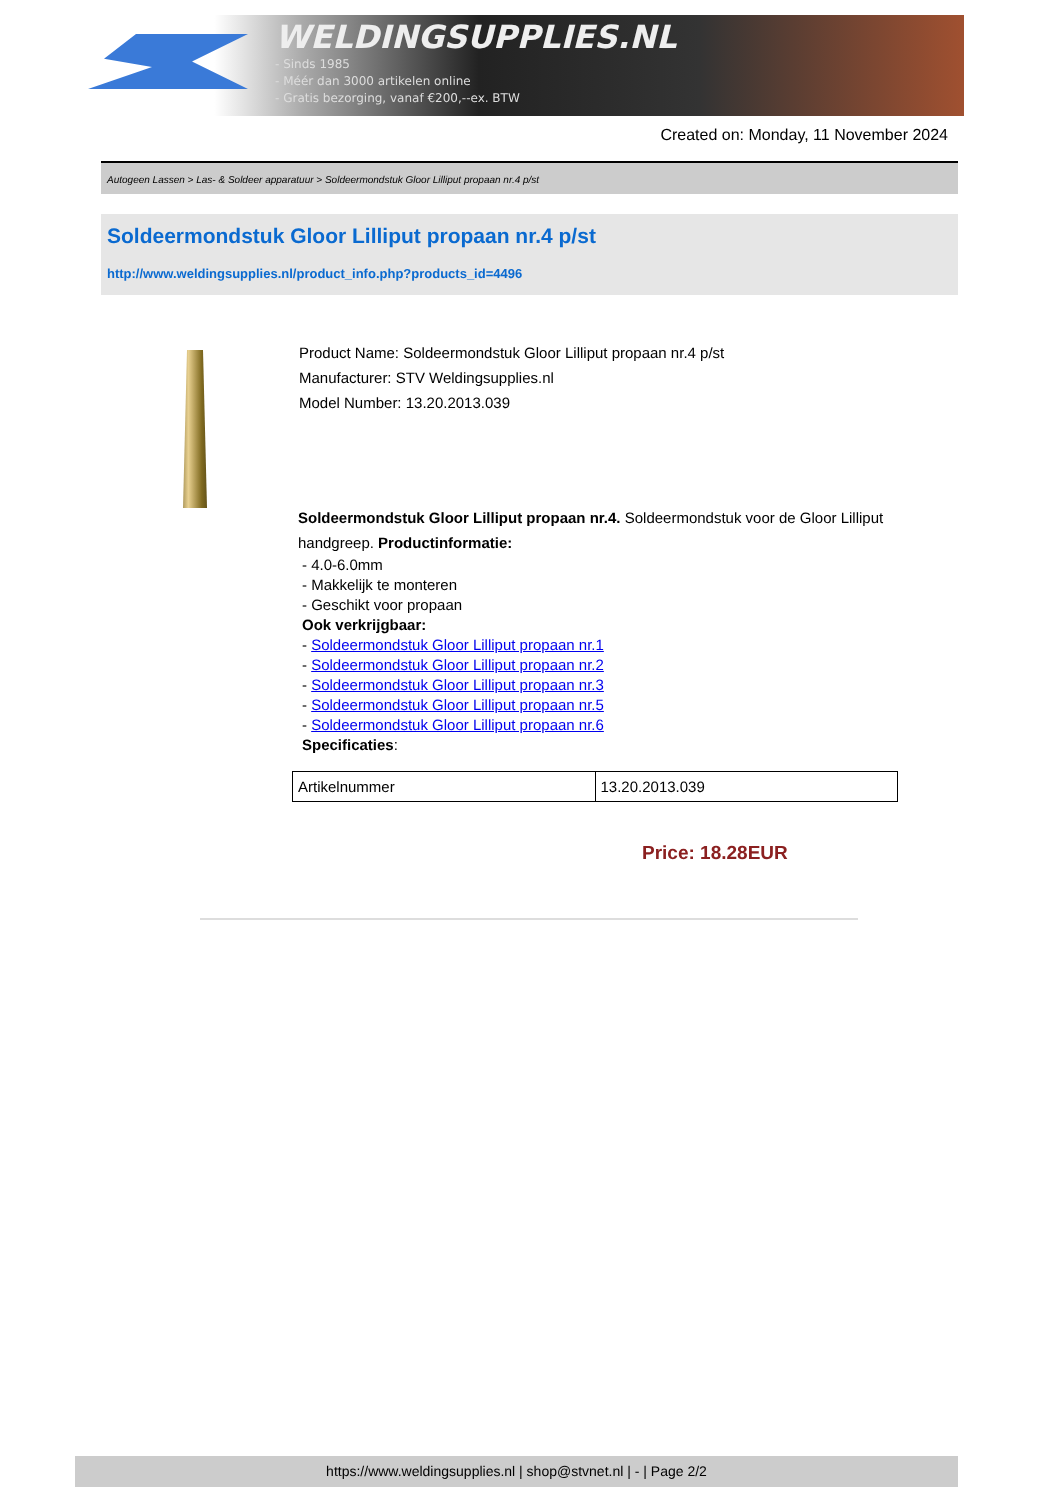WELDINGSUPPLIES.NL
- Sinds 1985
- Méér dan 3000 artikelen online
- Gratis bezorging, vanaf €200,--ex. BTW
Created on: Monday, 11 November 2024
Autogeen Lassen > Las- & Soldeer apparatuur > Soldeermondstuk Gloor Lilliput propaan nr.4 p/st
Soldeermondstuk Gloor Lilliput propaan nr.4 p/st
http://www.weldingsupplies.nl/product_info.php?products_id=4496
Product Name: Soldeermondstuk Gloor Lilliput propaan nr.4 p/st
Manufacturer: STV Weldingsupplies.nl
Model Number: 13.20.2013.039
Soldeermondstuk Gloor Lilliput propaan nr.4. Soldeermondstuk voor de Gloor Lilliput handgreep. Productinformatie:
- 4.0-6.0mm
- Makkelijk te monteren
- Geschikt voor propaan
Ook verkrijgbaar:
- Soldeermondstuk Gloor Lilliput propaan nr.1
- Soldeermondstuk Gloor Lilliput propaan nr.2
- Soldeermondstuk Gloor Lilliput propaan nr.3
- Soldeermondstuk Gloor Lilliput propaan nr.5
- Soldeermondstuk Gloor Lilliput propaan nr.6
Specificaties:
| Artikelnummer | 13.20.2013.039 |
Price: 18.28EUR
https://www.weldingsupplies.nl | shop@stvnet.nl | - | Page 2/2